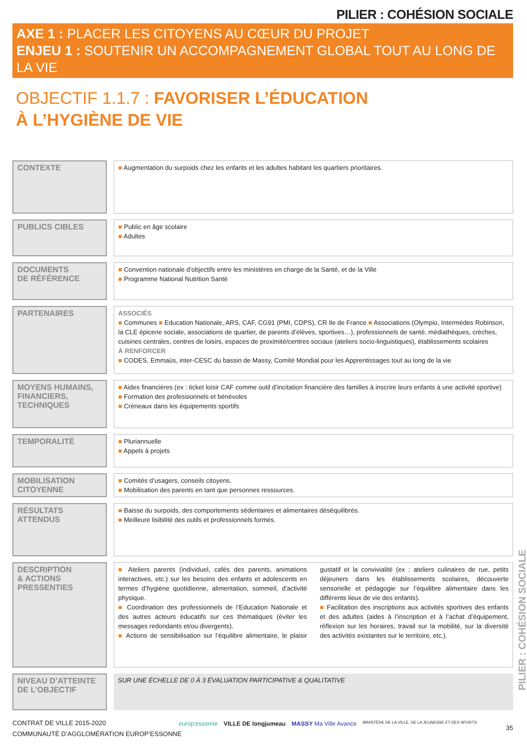PILIER : COHÉSION SOCIALE
AXE 1 : PLACER LES CITOYENS AU CŒUR DU PROJET
ENJEU 1 : SOUTENIR UN ACCOMPAGNEMENT GLOBAL TOUT AU LONG DE LA VIE
OBJECTIF 1.1.7 : FAVORISER L’ÉDUCATION
À L’HYGIÈNE DE VIE
| CONTEXTE | | ■ Augmentation du surpoids chez les enfants et les adultes habitant les quartiers prioritaires. |
| PUBLICS CIBLES | | ■ Public en âge scolaire ■ Adultes |
| DOCUMENTS DE RÉFÉRENCE | | ■ Convention nationale d’objectifs entre les ministères en charge de la Santé, et de la Ville ■ Programme National Nutrition Santé |
| PARTENAIRES | | ASSOCIÉS ■ Communes ■ Education Nationale, ARS, CAF, CG91 (PMI, CDPS), CR Ile de France ■ Associations (Olympio, Intermèdes Robinson, la CLE épicerie sociale, associations de quartier, de parents d’élèves, sportives…), professionnels de santé, médiathèques, crèches, cuisines centrales, centres de loisirs, espaces de proximité/centres sociaux (ateliers socio-linguistiques), établissements scolaires À RENFORCER ■ CODES, Emmaüs, inter-CESC du bassin de Massy, Comité Mondial pour les Apprentissages tout au long de la vie |
| MOYENS HUMAINS, FINANCIERS, TECHNIQUES | | ■ Aides financières (ex : ticket loisir CAF comme outil d’incitation financière des familles à inscrire leurs enfants à une activité sportive) ■ Formation des professionnels et bénévoles ■ Créneaux dans les équipements sportifs |
| TEMPORALITÉ | | ■ Pluriannuelle ■ Appels à projets |
| MOBILISATION CITOYENNE | | ■ Comités d’usagers, conseils citoyens. ■ Mobilisation des parents en tant que personnes ressources. |
| RÉSULTATS ATTENDUS | | ■ Baisse du surpoids, des comportements sédentaires et alimentaires déséquilibrés. ■ Meilleure lisibilité des outils et professionnels formés. |
| DESCRIPTION & ACTIONS PRESSENTIES | | ■ Ateliers parents (individuel, cafés des parents, animations interactives, etc.) sur les besoins des enfants et adolescents en termes d’hygiène quotidienne, alimentation, sommeil, d’activité physique. ■ Coordination des professionnels de l’Education Nationale et des autres acteurs éducatifs sur ces thématiques (éviter les messages redondants et/ou divergents). ■ Actions de sensibilisation sur l’équilibre alimentaire, le plaisir gustatif et la convivialité (ex : ateliers culinaires de rue, petits déjeuners dans les établissements scolaires, découverte sensorielle et pédagogie sur l’équilibre alimentaire dans les différents lieux de vie des enfants). ■ Facilitation des inscriptions aux activités sportives des enfants et des adultes (aides à l’inscription et à l’achat d’équipement, réflexion sur les horaires, travail sur la mobilité, sur la diversité des activités existantes sur le territoire, etc.). |
| NIVEAU D’ATTEINTE DE L’OBJECTIF | | SUR UNE ÉCHELLE DE 0 À 3 ÉVALUATION PARTICIPATIVE & QUALITATIVE |
PILIER : COHÉSION SOCIALE
CONTRAT DE VILLE 2015-2020
COMMUNAUTÉ D’AGGLOMÉRATION EUROP’ESSONNE
europ'essonne VILLE DE longjumeau MASSY Ma Ville Avance MINISTÈRE DE LA VILLE, DE LA JEUNESSE ET DES SPORTS
35